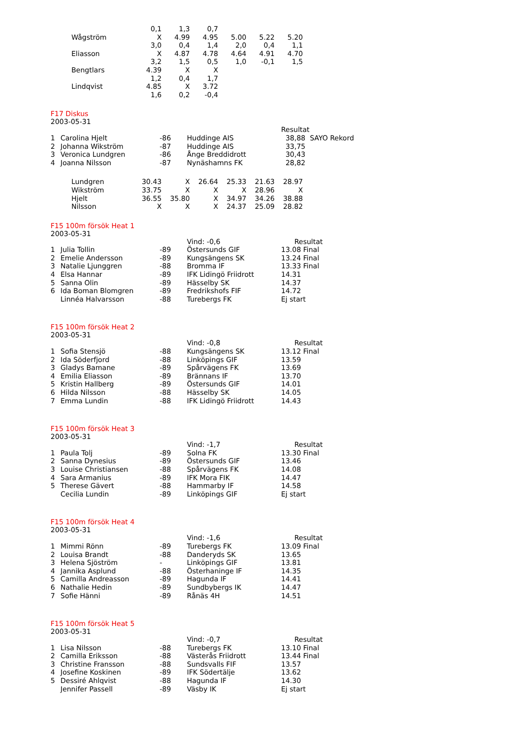| | 0,1 | 1,3 | 0,7 | | | |
| Wågström | X | 4.99 | 4.95 | 5.00 | 5.22 | 5.20 |
| | 3,0 | 0,4 | 1,4 | 2,0 | 0,4 | 1,1 |
| Eliasson | X | 4.87 | 4.78 | 4.64 | 4.91 | 4.70 |
| | 3,2 | 1,5 | 0,5 | 1,0 | -0,1 | 1,5 |
| Bengtlars | 4.39 | X | X | | | |
| | 1,2 | 0,4 | 1,7 | | | |
| Lindqvist | 4.85 | X | 3.72 | | | |
| | 1,6 | 0,2 | -0,4 | | | |
F17 Diskus
2003-05-31
| | | | | Resultat |
| 1 | Carolina Hjelt | -86 | Huddinge AIS | 38,88 SAYO Rekord |
| 2 | Johanna Wikström | -87 | Huddinge AIS | 33,75 |
| 3 | Veronica Lundgren | -86 | Ånge Breddidrott | 30,43 |
| 4 | Joanna Nilsson | -87 | Nynäshamns FK | 28,82 |
| Lundgren | 30.43 | X | 26.64 | 25.33 | 21.63 | 28.97 |
| Wikström | 33.75 | X | X | X | 28.96 | X |
| Hjelt | 36.55 | 35.80 | X | 34.97 | 34.26 | 38.88 |
| Nilsson | X | X | X | 24.37 | 25.09 | 28.82 |
F15 100m försök Heat 1
2003-05-31
| | | | Vind: -0,6 | Resultat |
| 1 | Julia Tollin | -89 | Östersunds GIF | 13.08 Final |
| 2 | Emelie Andersson | -89 | Kungsängens SK | 13.24 Final |
| 3 | Natalie Ljunggren | -88 | Bromma IF | 13.33 Final |
| 4 | Elsa Hannar | -89 | IFK Lidingö Friidrott | 14.31 |
| 5 | Sanna Olin | -89 | Hässelby SK | 14.37 |
| 6 | Ida Boman Blomgren | -89 | Fredrikshofs FIF | 14.72 |
| | Linnéa Halvarsson | -88 | Turebergs FK | Ej start |
F15 100m försök Heat 2
2003-05-31
| | | | Vind: -0,8 | Resultat |
| 1 | Sofia Stensjö | -88 | Kungsängens SK | 13.12 Final |
| 2 | Ida Söderfjord | -88 | Linköpings GIF | 13.59 |
| 3 | Gladys Bamane | -89 | Spårvägens FK | 13.69 |
| 4 | Emilia Eliasson | -89 | Brännans IF | 13.70 |
| 5 | Kristin Hallberg | -89 | Östersunds GIF | 14.01 |
| 6 | Hilda Nilsson | -88 | Hässelby SK | 14.05 |
| 7 | Emma Lundin | -88 | IFK Lidingö Friidrott | 14.43 |
F15 100m försök Heat 3
2003-05-31
| | | | Vind: -1,7 | Resultat |
| 1 | Paula Tolj | -89 | Solna FK | 13.30 Final |
| 2 | Sanna Dynesius | -89 | Östersunds GIF | 13.46 |
| 3 | Louise Christiansen | -88 | Spårvägens FK | 14.08 |
| 4 | Sara Armanius | -89 | IFK Mora FIK | 14.47 |
| 5 | Therese Gävert | -88 | Hammarby IF | 14.58 |
| | Cecilia Lundin | -89 | Linköpings GIF | Ej start |
F15 100m försök Heat 4
2003-05-31
| | | | Vind: -1,6 | Resultat |
| 1 | Mimmi Rönn | -89 | Turebergs FK | 13.09 Final |
| 2 | Louisa Brandt | -88 | Danderyds SK | 13.65 |
| 3 | Helena Sjöström | - | Linköpings GIF | 13.81 |
| 4 | Jannika Asplund | -88 | Österhaninge IF | 14.35 |
| 5 | Camilla Andreasson | -89 | Hagunda IF | 14.41 |
| 6 | Nathalie Hedin | -89 | Sundbybergs IK | 14.47 |
| 7 | Sofie Hänni | -89 | Rånäs 4H | 14.51 |
F15 100m försök Heat 5
2003-05-31
| | | | Vind: -0,7 | Resultat |
| 1 | Lisa Nilsson | -88 | Turebergs FK | 13.10 Final |
| 2 | Camilla Eriksson | -88 | Västerås Friidrott | 13.44 Final |
| 3 | Christine Fransson | -88 | Sundsvalls FIF | 13.57 |
| 4 | Josefine Koskinen | -89 | IFK Södertälje | 13.62 |
| 5 | Dessiré Ahlqvist | -88 | Hagunda IF | 14.30 |
| | Jennifer Passell | -89 | Väsby IK | Ej start |